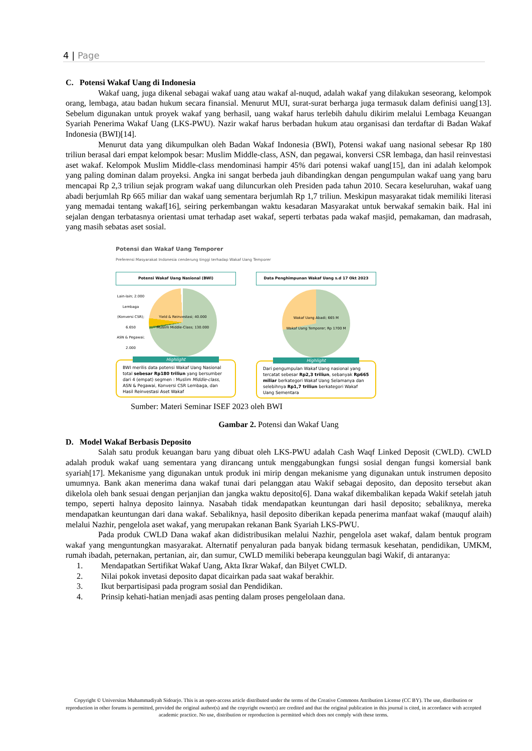4 | Page
C. Potensi Wakaf Uang di Indonesia
Wakaf uang, juga dikenal sebagai wakaf uang atau wakaf al-nuqud, adalah wakaf yang dilakukan seseorang, kelompok orang, lembaga, atau badan hukum secara finansial. Menurut MUI, surat-surat berharga juga termasuk dalam definisi uang[13]. Sebelum digunakan untuk proyek wakaf yang berhasil, uang wakaf harus terlebih dahulu dikirim melalui Lembaga Keuangan Syariah Penerima Wakaf Uang (LKS-PWU). Nazir wakaf harus berbadan hukum atau organisasi dan terdaftar di Badan Wakaf Indonesia (BWI)[14].
Menurut data yang dikumpulkan oleh Badan Wakaf Indonesia (BWI), Potensi wakaf uang nasional sebesar Rp 180 triliun berasal dari empat kelompok besar: Muslim Middle-class, ASN, dan pegawai, konversi CSR lembaga, dan hasil reinvestasi aset wakaf. Kelompok Muslim Middle-class mendominasi hampir 45% dari potensi wakaf uang[15], dan ini adalah kelompok yang paling dominan dalam proyeksi. Angka ini sangat berbeda jauh dibandingkan dengan pengumpulan wakaf uang yang baru mencapai Rp 2,3 triliun sejak program wakaf uang diluncurkan oleh Presiden pada tahun 2010. Secara keseluruhan, wakaf uang abadi berjumlah Rp 665 miliar dan wakaf uang sementara berjumlah Rp 1,7 triliun. Meskipun masyarakat tidak memiliki literasi yang memadai tentang wakaf[16], seiring perkembangan waktu kesadaran Masyarakat untuk berwakaf semakin baik. Hal ini sejalan dengan terbatasnya orientasi umat terhadap aset wakaf, seperti terbatas pada wakaf masjid, pemakaman, dan madrasah, yang masih sebatas aset sosial.
Potensi dan Wakaf Uang Temporer
Preferensi Masyarakat Indonesia cenderung tinggi terhadap Wakaf Uang Temporer
Potensi Wakaf Uang Nasional (BWI)
Lain-lain; 2.000
Lembaga (Konversi CSR); 6.650
ASN & Pegawai; 2.000
Yield & Reinvestasi; 40.000
Muslim Middle-Class; 130.000
Highlight
BWI merilis data potensi Wakaf Uang Nasional total sebesar Rp180 triliun yang bersumber dari 4 (empat) segmen : Muslim Middle-class, ASN & Pegawai, Konversi CSR Lembaga, dan Hasil Reinvestasi Aset Wakaf
Data Penghimpunan Wakaf Uang s.d 17 Okt 2023
Wakaf Uang Abadi; 665 M
Wakaf Uang Temporer; Rp 1700 M
Highlight
Dari pengumpulan Wakaf Uang nasional yang tercatat sebesar Rp2,3 triliun, sebanyak Rp665 miliar berkategori Wakaf Uang Selamanya dan selebihnya Rp1,7 triliun berkategori Wakaf Uang Sementara
Sumber: Materi Seminar ISEF 2023 oleh BWI
Gambar 2. Potensi dan Wakaf Uang
D. Model Wakaf Berbasis Deposito
Salah satu produk keuangan baru yang dibuat oleh LKS-PWU adalah Cash Waqf Linked Deposit (CWLD). CWLD adalah produk wakaf uang sementara yang dirancang untuk menggabungkan fungsi sosial dengan fungsi komersial bank syariah[17]. Mekanisme yang digunakan untuk produk ini mirip dengan mekanisme yang digunakan untuk instrumen deposito umumnya. Bank akan menerima dana wakaf tunai dari pelanggan atau Wakif sebagai deposito, dan deposito tersebut akan dikelola oleh bank sesuai dengan perjanjian dan jangka waktu deposito[6]. Dana wakaf dikembalikan kepada Wakif setelah jatuh tempo, seperti halnya deposito lainnya. Nasabah tidak mendapatkan keuntungan dari hasil deposito; sebaliknya, mereka mendapatkan keuntungan dari dana wakaf. Sebaliknya, hasil deposito diberikan kepada penerima manfaat wakaf (mauquf alaih) melalui Nazhir, pengelola aset wakaf, yang merupakan rekanan Bank Syariah LKS-PWU.
Pada produk CWLD Dana wakaf akan didistribusikan melalui Nazhir, pengelola aset wakaf, dalam bentuk program wakaf yang menguntungkan masyarakat. Alternatif penyaluran pada banyak bidang termasuk kesehatan, pendidikan, UMKM, rumah ibadah, peternakan, pertanian, air, dan sumur, CWLD memiliki beberapa keunggulan bagi Wakif, di antaranya:
1. Mendapatkan Sertifikat Wakaf Uang, Akta Ikrar Wakaf, dan Bilyet CWLD.
2. Nilai pokok invetasi deposito dapat dicairkan pada saat wakaf berakhir.
3. Ikut berpartisipasi pada program sosial dan Pendidikan.
4. Prinsip kehati-hatian menjadi asas penting dalam proses pengelolaan dana.
Copyright © Universitas Muhammadiyah Sidoarjo. This is an open-access article distributed under the terms of the Creative Commons Attribution License (CC BY). The use, distribution or reproduction in other forums is permitted, provided the original author(s) and the copyright owner(s) are credited and that the original publication in this journal is cited, in accordance with accepted academic practice. No use, distribution or reproduction is permitted which does not comply with these terms.